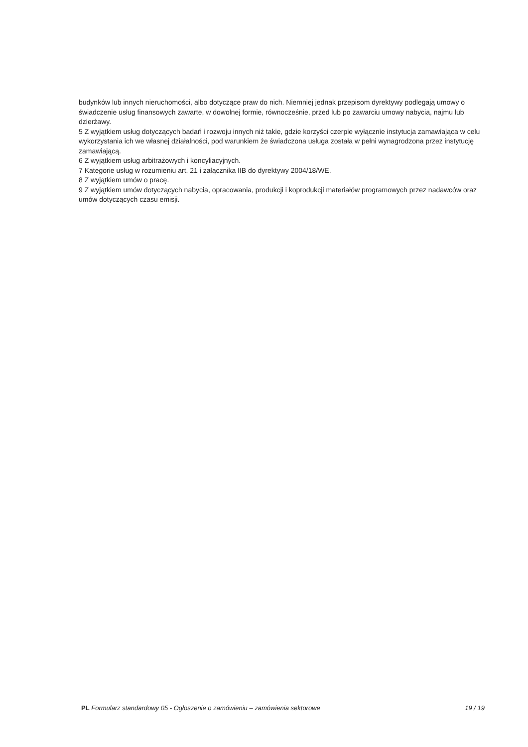budynków lub innych nieruchomości, albo dotyczące praw do nich. Niemniej jednak przepisom dyrektywy podlegają umowy o świadczenie usług finansowych zawarte, w dowolnej formie, równocześnie, przed lub po zawarciu umowy nabycia, najmu lub dzierżawy.
5 Z wyjątkiem usług dotyczących badań i rozwoju innych niż takie, gdzie korzyści czerpie wyłącznie instytucja zamawiająca w celu wykorzystania ich we własnej działalności, pod warunkiem że świadczona usługa została w pełni wynagrodzona przez instytucję zamawiającą.
6 Z wyjątkiem usług arbitrażowych i koncyliacyjnych.
7 Kategorie usług w rozumieniu art. 21 i załącznika IIB do dyrektywy 2004/18/WE.
8 Z wyjątkiem umów o pracę.
9 Z wyjątkiem umów dotyczących nabycia, opracowania, produkcji i koprodukcji materiałów programowych przez nadawców oraz umów dotyczących czasu emisji.
PL Formularz standardowy 05 - Ogłoszenie o zamówieniu – zamówienia sektorowe 19 / 19